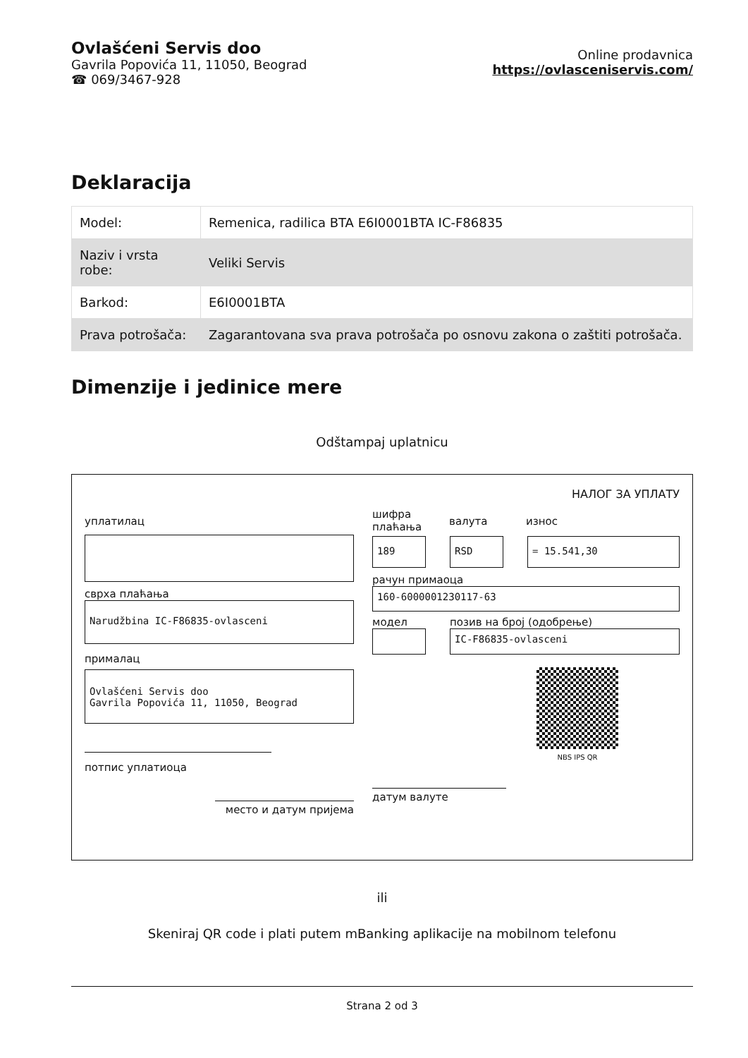Ovlašćeni Servis doo
Gavrila Popovića 11, 11050, Beograd
☎ 069/3467-928
Online prodavnica
https://ovlasceniservis.com/
Deklaracija
| Model: | Remenica, radilica BTA E6I0001BTA IC-F86835 |
| Naziv i vrsta robe: | Veliki Servis |
| Barkod: | E6I0001BTA |
| Prava potrošača: | Zagarantovana sva prava potrošača po osnovu zakona o zaštiti potrošača. |
Dimenzije i jedinice mere
Odštampaj uplatnicu
НАЛОГ ЗА УПЛАТУ
уплатилац
сврха плаћања
Narudžbina IC-F86835-ovlasceni
прималац
Ovlašćeni Servis doo
Gavrila Popovića 11, 11050, Beograd
потпис уплатиоца
место и датум пријема
шифра плаћања валута износ
189 RSD = 15.541,30
рачун примаоца
160-6000001230117-63
модел позив на број (одобрење)
IC-F86835-ovlasceni
NBS IPS QR
датум валуте
ili
Skeniraj QR code i plati putem mBanking aplikacije na mobilnom telefonu
Strana 2 od 3